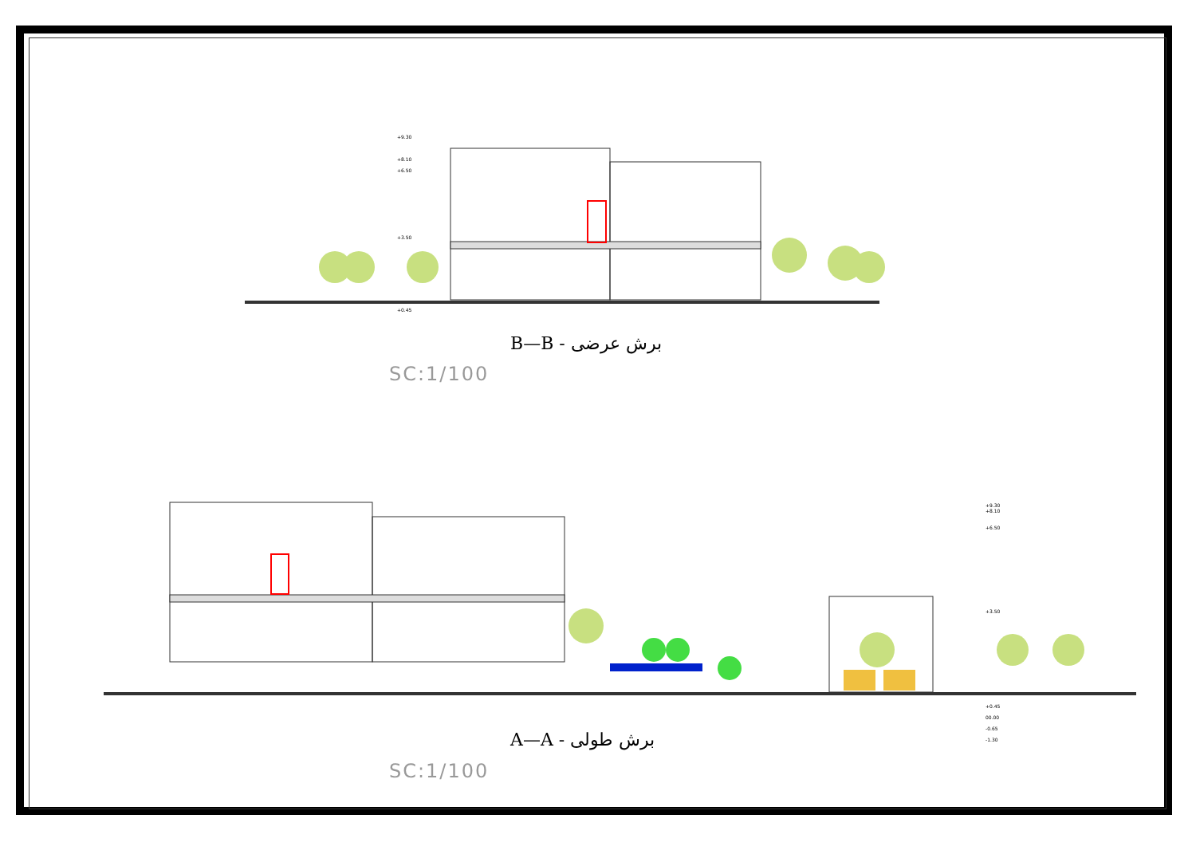+9.30
+8.10
+6.50
+3.50
+0.45
B—B - برش عرضی
SC:1/100
+9.30
+8.10
+6.50
+3.50
+0.45
00.00
-0.65
-1.30
A—A - برش طولی
SC:1/100